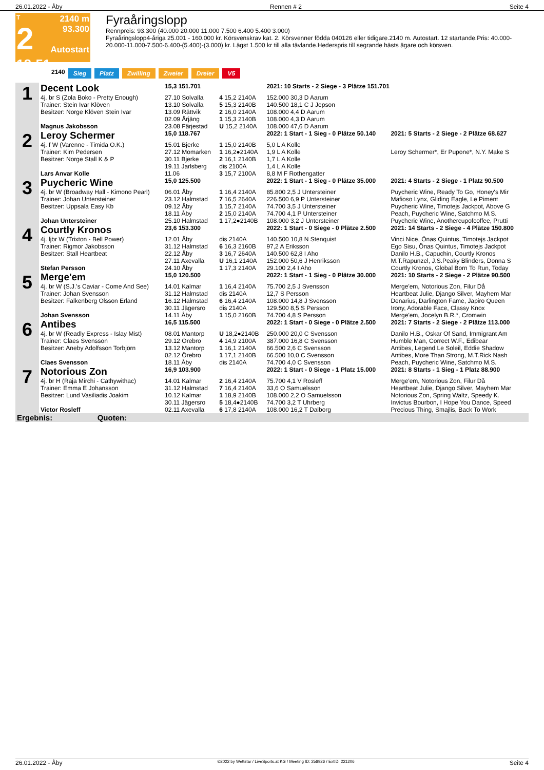26.01.2022 - Åby Rennen # 2 Seite 4
T
2
18:51
2140 m
93.300
Autostart
Fyraåringslopp
Rennpreis: 93.300 (40.000 20.000 11.000 7.500 6.400 5.400 3.000)
Fyraåringslopp4-åriga 25.001 - 160.000 kr. Körsvenskrav kat. 2. Körsvenner födda 040126 eller tidigare.2140 m. Autostart. 12 startande.Pris: 40.000-20.000-11.000-7.500-6.400-(5.400)-(3.000) kr. Lägst 1.500 kr till alla tävlande.Hederspris till segrande hästs ägare och körsven.
2140 Sieg Platz Zwilling Zweier Dreier V5
| 1 | Decent Look | 15,3 151.701 | | 2021: 10 Starts - 2 Siege - 3 Plätze 151.701 | |
| | 4j. br S (Zola Boko - Pretty Enough) | 27.10 Solvalla | 4 15,2 2140A | 152.000 30,3 D Aarum | |
| | Trainer: Stein Ivar Klöven | 13.10 Solvalla | 5 15,3 2140B | 140.500 18,1 C J Jepson | |
| | Besitzer: Norge Klöven Stein Ivar | 13.09 Rättvik | 2 16,0 2140A | 108.000 4,4 D Aarum | |
| | | 02.09 Årjäng | 1 15,3 2140B | 108.000 4,3 D Aarum | |
| | Magnus Jakobsson | 23.08 Färjestad | U 15,2 2140A | 108.000 47,6 D Aarum | |
| 2 | Leroy Schermer | 15,0 118.767 | | 2022: 1 Start - 1 Sieg - 0 Plätze 50.140 | 2021: 5 Starts - 2 Siege - 2 Plätze 68.627 |
| | 4j. f W (Varenne - Timida O.K.) | 15.01 Bjerke | 1 15,0 2140B | 5,0 L A Kolle | |
| | Trainer: Kim Pedersen | 27.12 Momarken | 1 16,2●2140A | 1,9 L A Kolle | Leroy Schermer*, Er Pupone*, N.Y. Make S |
| | Besitzer: Norge Stall K & P | 30.11 Bjerke | 2 16,1 2140B | 1,7 L A Kolle | |
| | | 19.11 Jarlsberg | dis 2100A | 1,4 L A Kolle | |
| | Lars Anvar Kolle | 11.06 | 3 15,7 2100A | 8,8 M F Rothengatter | |
| 3 | Puycheric Wine | 15,0 125.500 | | 2022: 1 Start - 1 Sieg - 0 Plätze 35.000 | 2021: 4 Starts - 2 Siege - 1 Platz 90.500 |
| | 4j. br W (Broadway Hall - Kimono Pearl) | 06.01 Åby | 1 16,4 2140A | 85.800 2,5 J Untersteiner | Puycheric Wine, Ready To Go, Honey's Mir |
| | Trainer: Johan Untersteiner | 23.12 Halmstad | 7 16,5 2640A | 226.500 6,9 P Untersteiner | Mafioso Lynx, Gliding Eagle, Le Piment |
| | Besitzer: Uppsala Easy Kb | 09.12 Åby | 1 15,7 2140A | 74.700 3,5 J Untersteiner | Puycheric Wine, Timotejs Jackpot, Above G |
| | | 18.11 Åby | 2 15,0 2140A | 74.700 4,1 P Untersteiner | Peach, Puycheric Wine, Satchmo M.S. |
| | Johan Untersteiner | 25.10 Halmstad | 1 17,2●2140B | 108.000 3,2 J Untersteiner | Puycheric Wine, Anothercupofcoffee, Prutti |
| 4 | Courtly Kronos | 23,6 153.300 | | 2022: 1 Start - 0 Siege - 0 Plätze 2.500 | 2021: 14 Starts - 2 Siege - 4 Plätze 150.800 |
| | 4j. ljbr W (Trixton - Bell Power) | 12.01 Åby | dis 2140A | 140.500 10,8 N Stenquist | Vinci Nice, Önas Quintus, Timotejs Jackpot |
| | Trainer: Rigmor Jakobsson | 31.12 Halmstad | 6 16,3 2160B | 97,2 A Eriksson | Ego Sisu, Önas Quintus, Timotejs Jackpot |
| | Besitzer: Stall Heartbeat | 22.12 Åby | 3 16,7 2640A | 140.500 62,8 I Aho | Danilo H.B., Capuchin, Courtly Kronos |
| | | 27.11 Axevalla | U 16,1 2140A | 152.000 50,6 J Henriksson | M.T.Rapunzel, J.S.Peaky Blinders, Donna S |
| | Stefan Persson | 24.10 Åby | 1 17,3 2140A | 29.100 2,4 I Aho | Courtly Kronos, Global Born To Run, Today |
| 5 | Merge'em | 15,0 120.500 | | 2022: 1 Start - 1 Sieg - 0 Plätze 30.000 | 2021: 10 Starts - 2 Siege - 2 Plätze 90.500 |
| | 4j. br W (S.J.'s Caviar - Come And See) | 14.01 Kalmar | 1 16,4 2140A | 75.700 2,5 J Svensson | Merge'em, Notorious Zon, Filur Då |
| | Trainer: Johan Svensson | 31.12 Halmstad | dis 2140A | 12,7 S Persson | Heartbeat Julie, Django Silver, Mayhem Mar |
| | Besitzer: Falkenberg Olsson Erland | 16.12 Halmstad | 6 16,4 2140A | 108.000 14,8 J Svensson | Denarius, Darlington Fame, Japiro Queen |
| | | 30.11 Jägersro | dis 2140A | 129.500 8,5 S Persson | Irony, Adorable Face, Classy Knox |
| | Johan Svensson | 14.11 Åby | 1 15,0 2160B | 74.700 4,8 S Persson | Merge'em, Jocelyn B.R.*, Cromwin |
| 6 | Antibes | 16,5 115.500 | | 2022: 1 Start - 0 Siege - 0 Plätze 2.500 | 2021: 7 Starts - 2 Siege - 2 Plätze 113.000 |
| | 4j. br W (Readly Express - Islay Mist) | 08.01 Mantorp | U 18,2●2140B | 250.000 20,0 C Svensson | Danilo H.B., Oskar Of Sand, Immigrant Am |
| | Trainer: Claes Svensson | 29.12 Örebro | 4 14,9 2100A | 387.000 16,8 C Svensson | Humble Man, Correct W.F., Edibear |
| | Besitzer: Aneby Adolfsson Torbjörn | 13.12 Mantorp | 1 16,1 2140A | 66.500 2,6 C Svensson | Antibes, Legend Le Soleil, Eddie Shadow |
| | | 02.12 Örebro | 1 17,1 2140B | 66.500 10,0 C Svensson | Antibes, More Than Strong, M.T.Rick Nash |
| | Claes Svensson | 18.11 Åby | dis 2140A | 74.700 4,0 C Svensson | Peach, Puycheric Wine, Satchmo M.S. |
| 7 | Notorious Zon | 16,9 103.900 | | 2022: 1 Start - 0 Siege - 1 Platz 15.000 | 2021: 8 Starts - 1 Sieg - 1 Platz 88.900 |
| | 4j. br H (Raja Mirchi - Cathywithac) | 14.01 Kalmar | 2 16,4 2140A | 75.700 4,1 V Rosleff | Merge'em, Notorious Zon, Filur Då |
| | Trainer: Emma E Johansson | 31.12 Halmstad | 7 16,4 2140A | 33,6 O Samuelsson | Heartbeat Julie, Django Silver, Mayhem Mar |
| | Besitzer: Lund Vasiliadis Joakim | 10.12 Kalmar | 1 18,9 2140B | 108.000 2,2 O Samuelsson | Notorious Zon, Spring Waltz, Speedy K. |
| | | 30.11 Jägersro | 5 18,4●2140B | 74.700 3,2 T Uhrberg | Invictus Bourbon, I Hope You Dance, Speed |
| | Victor Rosleff | 02.11 Axevalla | 6 17,8 2140A | 108.000 16,2 T Dalborg | Precious Thing, Smajlis, Back To Work |
| Ergebnis: Quoten: | | | | | |
26.01.2022 - Åby ©2022 by Wettstar / LiveSports.at KG / Meeting ID: 258926 / ExtID: 221206 Seite 4